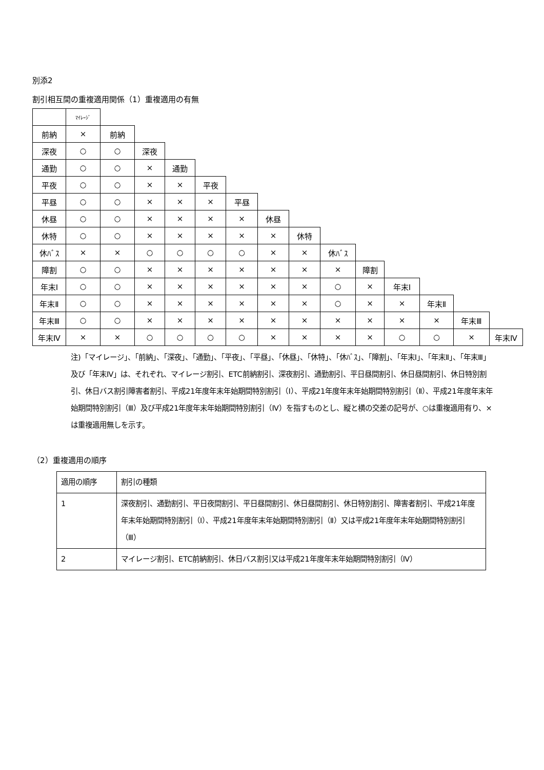別添2
割引相互間の重複適用関係（1）重複適用の有無
| | ﾏｲﾚｰｼﾞ | | | | | | | | | | | | | |
| 前納 | × | 前納 | | | | | | | | | | | | |
| 深夜 | ○ | ○ | 深夜 | | | | | | | | | | | |
| 通勤 | ○ | ○ | × | 通勤 | | | | | | | | | | |
| 平夜 | ○ | ○ | × | × | 平夜 | | | | | | | | | |
| 平昼 | ○ | ○ | × | × | × | 平昼 | | | | | | | | |
| 休昼 | ○ | ○ | × | × | × | × | 休昼 | | | | | | | |
| 休特 | ○ | ○ | × | × | × | × | × | 休特 | | | | | | |
| 休ﾊﾞｽ | × | × | ○ | ○ | ○ | ○ | × | × | 休ﾊﾞｽ | | | | | |
| 障割 | ○ | ○ | × | × | × | × | × | × | × | 障割 | | | | |
| 年末Ⅰ | ○ | ○ | × | × | × | × | × | × | ○ | × | 年末Ⅰ | | | |
| 年末Ⅱ | ○ | ○ | × | × | × | × | × | × | ○ | × | × | 年末Ⅱ | | |
| 年末Ⅲ | ○ | ○ | × | × | × | × | × | × | × | × | × | × | 年末Ⅲ | |
| 年末Ⅳ | × | × | ○ | ○ | ○ | ○ | × | × | × | × | ○ | ○ | × | 年末Ⅳ |
注)「マイレージ」、「前納」、「深夜」、「通勤」、「平夜」、「平昼」、「休昼」、「休特」、「休ﾊﾞｽ」、「障割」、「年末Ⅰ」、「年末Ⅱ」、「年末Ⅲ」及び「年末Ⅳ」は、それぞれ、マイレージ割引、ETC前納割引、深夜割引、通勤割引、平日昼間割引、休日昼間割引、休日特別割引、休日バス割引障害者割引、平成21年度年末年始期間特別割引（Ⅰ）、平成21年度年末年始期間特別割引（Ⅱ）、平成21年度年末年始期間特別割引（Ⅲ）及び平成21年度年末年始期間特別割引（Ⅳ）を指すものとし、縦と横の交差の記号が、○は重複適用有り、×は重複適用無しを示す。
（2）重複適用の順序
| 適用の順序 | 割引の種類 |
| 1 | 深夜割引、通勤割引、平日夜間割引、平日昼間割引、休日昼間割引、休日特別割引、障害者割引、平成21年度年末年始期間特別割引（Ⅰ）、平成21年度年末年始期間特別割引（Ⅱ）又は平成21年度年末年始期間特別割引（Ⅲ） |
| 2 | マイレージ割引、ETC前納割引、休日バス割引又は平成21年度年末年始期間特別割引（Ⅳ） |